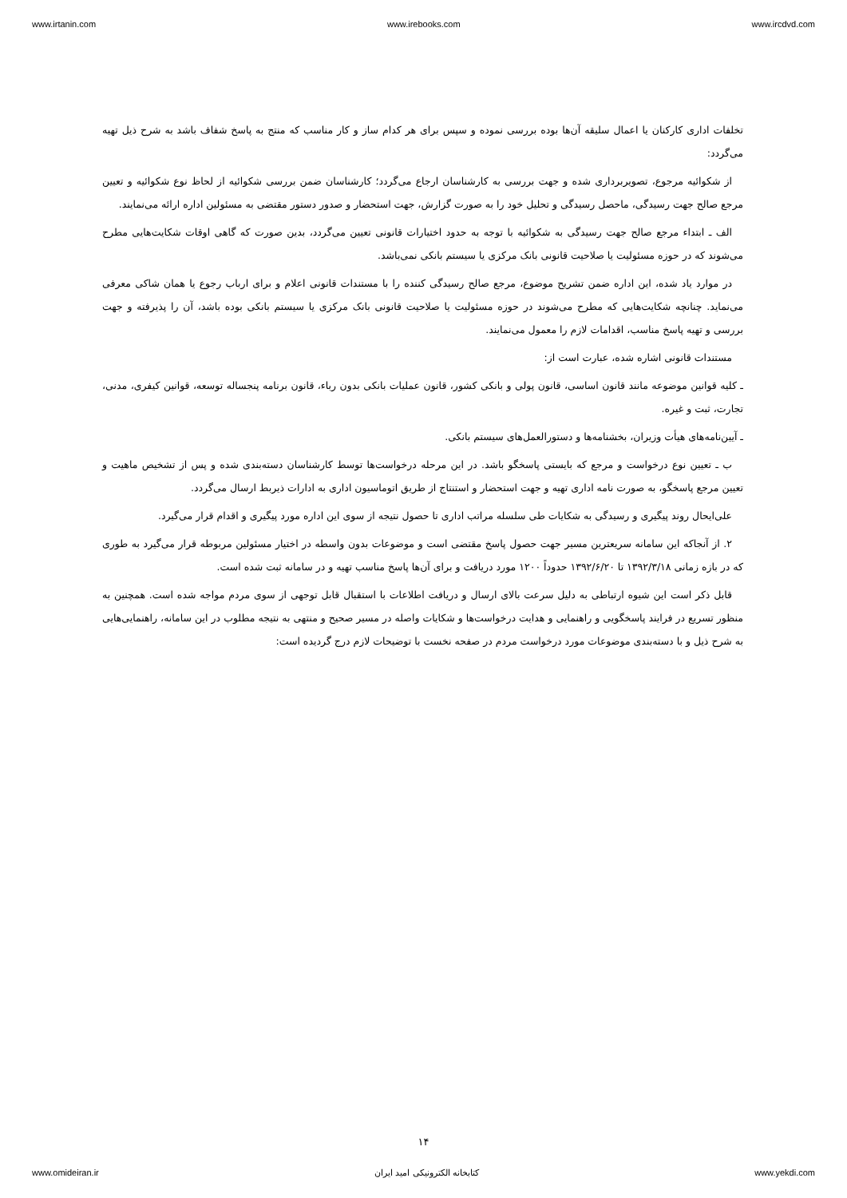www.irtanin.com www.irebooks.com www.ircdvd.com
تخلفات اداری کارکنان یا اعمال سلیقه آن‌ها بوده بررسی نموده و سپس برای هر کدام ساز و کار مناسب که منتج به پاسخ شفاف باشد به شرح ذیل تهیه می‌گردد:
از شکوائیه مرجوع، تصویربرداری شده و جهت بررسی به کارشناسان ارجاع می‌گردد؛ کارشناسان ضمن بررسی شکوائیه از لحاظ نوع شکوائیه و تعیین مرجع صالح جهت رسیدگی، ماحصل رسیدگی و تحلیل خود را به صورت گزارش، جهت استحضار و صدور دستور مقتضی به مسئولین اداره ارائه می‌نمایند.
الف ـ ابتداء مرجع صالح جهت رسیدگی به شکوائیه با توجه به حدود اختیارات قانونی تعیین می‌گردد، بدین صورت که گاهی اوقات شکایت‌هایی مطرح می‌شوند که در حوزه مسئولیت یا صلاحیت قانونی بانک مرکزی یا سیستم بانکی نمی‌باشد.
در موارد یاد شده، این اداره ضمن تشریح موضوع، مرجع صالح رسیدگی کننده را با مستندات قانونی اعلام و برای ارباب رجوع یا همان شاکی معرفی می‌نماید. چنانچه شکایت‌هایی که مطرح می‌شوند در حوزه مسئولیت یا صلاحیت قانونی بانک مرکزی یا سیستم بانکی بوده باشد، آن را پذیرفته و جهت بررسی و تهیه پاسخ مناسب، اقدامات لازم را معمول می‌نمایند.
مستندات قانونی اشاره شده، عبارت است از:
ـ کلیه قوانین موضوعه مانند قانون اساسی، قانون پولی و بانکی کشور، قانون عملیات بانکی بدون رباء، قانون برنامه پنجساله توسعه، قوانین کیفری، مدنی، تجارت، ثبت و غیره.
ـ آیین‌نامه‌های هیأت وزیران، بخشنامه‌ها و دستورالعمل‌های سیستم بانکی.
ب ـ تعیین نوع درخواست و مرجع که بایستی پاسخگو باشد. در این مرحله درخواست‌ها توسط کارشناسان دسته‌بندی شده و پس از تشخیص ماهیت و تعیین مرجع پاسخگو، به صورت نامه اداری تهیه و جهت استحضار و استنتاج از طریق اتوماسیون اداری به ادارات ذیربط ارسال می‌گردد.
علی‌ایحال روند پیگیری و رسیدگی به شکایات طی سلسله مراتب اداری تا حصول نتیجه از سوی این اداره مورد پیگیری و اقدام قرار می‌گیرد.
۲. از آنجاکه این سامانه سریعترین مسیر جهت حصول پاسخ مقتضی است و موضوعات بدون واسطه در اختیار مسئولین مربوطه قرار می‌گیرد به طوری که در بازه زمانی ۱۳۹۲/۳/۱۸ تا ۱۳۹۲/۶/۲۰ حدوداً ۱۲۰۰ مورد دریافت و برای آن‌ها پاسخ مناسب تهیه و در سامانه ثبت شده است.
قابل ذکر است این شیوه ارتباطی به دلیل سرعت بالای ارسال و دریافت اطلاعات با استقبال قابل توجهی از سوی مردم مواجه شده است. همچنین به منظور تسریع در فرایند پاسخگویی و راهنمایی و هدایت درخواست‌ها و شکایات واصله در مسیر صحیح و منتهی به نتیجه مطلوب در این سامانه، راهنمایی‌هایی به شرح ذیل و با دسته‌بندی موضوعات مورد درخواست مردم در صفحه نخست با توضیحات لازم درج گردیده است:
۱۴
www.omideiran.ir کتابخانه الکترونیکی امید ایران www.yekdi.com